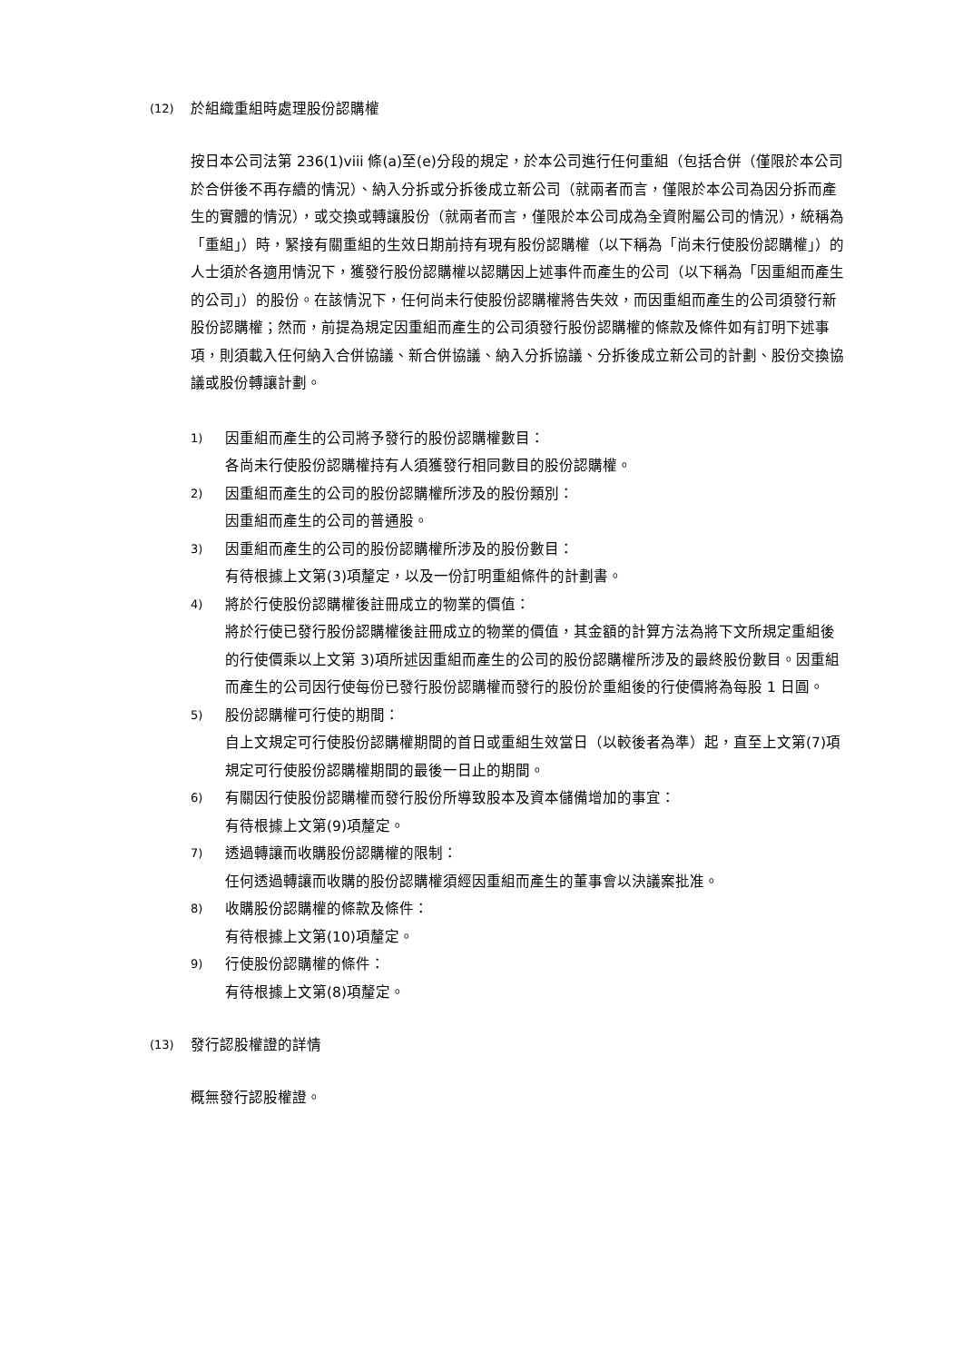(12) 於組織重組時處理股份認購權
按日本公司法第 236(1)viii 條(a)至(e)分段的規定，於本公司進行任何重組（包括合併（僅限於本公司於合併後不再存續的情況）、納入分拆或分拆後成立新公司（就兩者而言，僅限於本公司為因分拆而產生的實體的情況），或交換或轉讓股份（就兩者而言，僅限於本公司成為全資附屬公司的情況），統稱為「重組」）時，緊接有關重組的生效日期前持有現有股份認購權（以下稱為「尚未行使股份認購權」）的人士須於各適用情況下，獲發行股份認購權以認購因上述事件而產生的公司（以下稱為「因重組而產生的公司」）的股份。在該情況下，任何尚未行使股份認購權將告失效，而因重組而產生的公司須發行新股份認購權；然而，前提為規定因重組而產生的公司須發行股份認購權的條款及條件如有訂明下述事項，則須載入任何納入合併協議、新合併協議、納入分拆協議、分拆後成立新公司的計劃、股份交換協議或股份轉讓計劃。
1) 因重組而產生的公司將予發行的股份認購權數目：
各尚未行使股份認購權持有人須獲發行相同數目的股份認購權。
2) 因重組而產生的公司的股份認購權所涉及的股份類別：
因重組而產生的公司的普通股。
3) 因重組而產生的公司的股份認購權所涉及的股份數目：
有待根據上文第(3)項釐定，以及一份訂明重組條件的計劃書。
4) 將於行使股份認購權後註冊成立的物業的價值：
將於行使已發行股份認購權後註冊成立的物業的價值，其金額的計算方法為將下文所規定重組後的行使價乘以上文第 3)項所述因重組而產生的公司的股份認購權所涉及的最終股份數目。因重組而產生的公司因行使每份已發行股份認購權而發行的股份於重組後的行使價將為每股 1 日圓。
5) 股份認購權可行使的期間：
自上文規定可行使股份認購權期間的首日或重組生效當日（以較後者為準）起，直至上文第(7)項規定可行使股份認購權期間的最後一日止的期間。
6) 有關因行使股份認購權而發行股份所導致股本及資本儲備增加的事宜：
有待根據上文第(9)項釐定。
7) 透過轉讓而收購股份認購權的限制：
任何透過轉讓而收購的股份認購權須經因重組而產生的董事會以決議案批准。
8) 收購股份認購權的條款及條件：
有待根據上文第(10)項釐定。
9) 行使股份認購權的條件：
有待根據上文第(8)項釐定。
(13) 發行認股權證的詳情
概無發行認股權證。